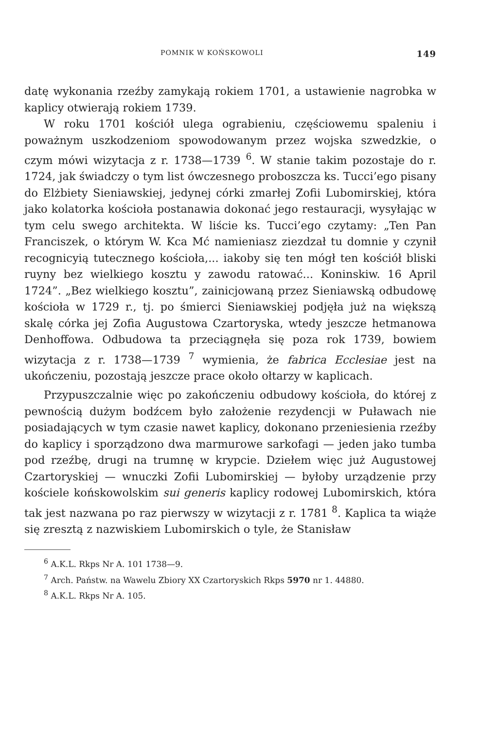POMNIK W KOŃSKOWOLI 149
datę wykonania rzeźby zamykają rokiem 1701, a ustawienie nagrobka w kaplicy otwierają rokiem 1739.
W roku 1701 kościół ulega ograbieniu, częściowemu spaleniu i poważnym uszkodzeniom spowodowanym przez wojska szwedzkie, o czym mówi wizytacja z r. 1738—1739 <sup>6</sup>. W stanie takim pozostaje do r. 1724, jak świadczy o tym list ówczesnego proboszcza ks. Tucci’ego pisany do Elżbiety Sieniawskiej, jedynej córki zmarłej Zofii Lubomirskiej, która jako kolatorka kościoła postanawia dokonać jego restauracji, wysyłając w tym celu swego architekta. W liście ks. Tucci’ego czytamy: „Ten Pan Franciszek, o którym W. Kca Mć namieniasz ziezdzał tu domnie y czynił recognicyią tutecznego kościoła,... iakoby się ten mógł ten kościół bliski ruyny bez wielkiego kosztu y zawodu ratować... Koninskiw. 16 April 1724”. „Bez wielkiego kosztu”, zainicjowaną przez Sieniawską odbudowę kościoła w 1729 r., tj. po śmierci Sieniawskiej podjęła już na większą skalę córka jej Zofia Augustowa Czartoryska, wtedy jeszcze hetmanowa Denhoffowa. Odbudowa ta przeciągnęła się poza rok 1739, bowiem wizytacja z r. 1738—1739 <sup>7</sup> wymienia, że fabrica Ecclesiae jest na ukończeniu, pozostają jeszcze prace około ołtarzy w kaplicach.
Przypuszczalnie więc po zakończeniu odbudowy kościoła, do której z pewnością dużym bodźcem było założenie rezydencji w Puławach nie posiadających w tym czasie nawet kaplicy, dokonano przeniesienia rzeźby do kaplicy i sporządzono dwa marmurowe sarkofagi — jeden jako tumba pod rzeźbę, drugi na trumnę w krypcie. Dziełem więc już Augustowej Czartoryskiej — wnuczki Zofii Lubomirskiej — byłoby urządzenie przy kościele końskowolskim sui generis kaplicy rodowej Lubomirskich, która tak jest nazwana po raz pierwszy w wizytacji z r. 1781 <sup>8</sup>. Kaplica ta wiąże się zresztą z nazwiskiem Lubomirskich o tyle, że Stanisław
<sup>6</sup> A.K.L. Rkps Nr A. 101 1738—9.
<sup>7</sup> Arch. Państw. na Wawelu Zbiory XX Czartoryskich Rkps 5970 nr 1. 44880.
<sup>8</sup> A.K.L. Rkps Nr A. 105.